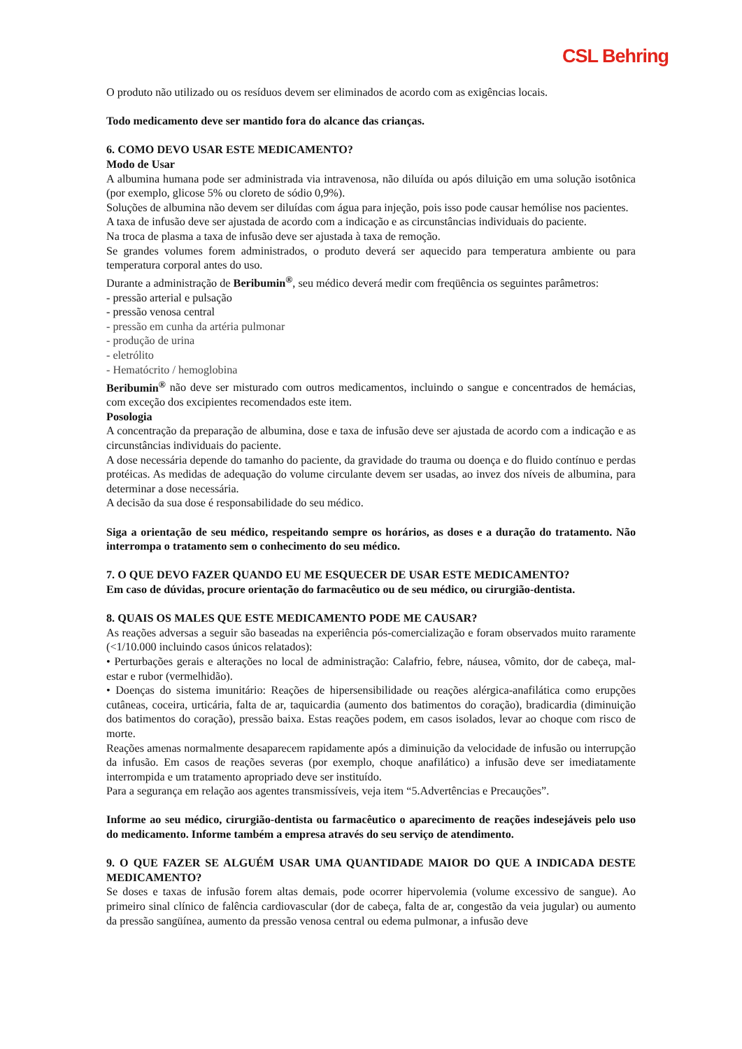CSL Behring
O produto não utilizado ou os resíduos devem ser eliminados de acordo com as exigências locais.
Todo medicamento deve ser mantido fora do alcance das crianças.
6. COMO DEVO USAR ESTE MEDICAMENTO?
Modo de Usar
A albumina humana pode ser administrada via intravenosa, não diluída ou após diluição em uma solução isotônica (por exemplo, glicose 5% ou cloreto de sódio 0,9%).
Soluções de albumina não devem ser diluídas com água para injeção, pois isso pode causar hemólise nos pacientes.
A taxa de infusão deve ser ajustada de acordo com a indicação e as circunstâncias individuais do paciente.
Na troca de plasma a taxa de infusão deve ser ajustada à taxa de remoção.
Se grandes volumes forem administrados, o produto deverá ser aquecido para temperatura ambiente ou para temperatura corporal antes do uso.
Durante a administração de Beribumin<sup>®</sup>, seu médico deverá medir com freqüência os seguintes parâmetros:
- pressão arterial e pulsação
- pressão venosa central
- pressão em cunha da artéria pulmonar
- produção de urina
- eletrólito
- Hematócrito / hemoglobina
Beribumin<sup>®</sup> não deve ser misturado com outros medicamentos, incluindo o sangue e concentrados de hemácias, com exceção dos excipientes recomendados este item.
Posologia
A concentração da preparação de albumina, dose e taxa de infusão deve ser ajustada de acordo com a indicação e as circunstâncias individuais do paciente.
A dose necessária depende do tamanho do paciente, da gravidade do trauma ou doença e do fluido contínuo e perdas protéicas. As medidas de adequação do volume circulante devem ser usadas, ao invez dos níveis de albumina, para determinar a dose necessária.
A decisão da sua dose é responsabilidade do seu médico.
Siga a orientação de seu médico, respeitando sempre os horários, as doses e a duração do tratamento. Não interrompa o tratamento sem o conhecimento do seu médico.
7. O QUE DEVO FAZER QUANDO EU ME ESQUECER DE USAR ESTE MEDICAMENTO?
Em caso de dúvidas, procure orientação do farmacêutico ou de seu médico, ou cirurgião-dentista.
8. QUAIS OS MALES QUE ESTE MEDICAMENTO PODE ME CAUSAR?
As reações adversas a seguir são baseadas na experiência pós-comercialização e foram observados muito raramente (<1/10.000 incluindo casos únicos relatados):
• Perturbações gerais e alterações no local de administração: Calafrio, febre, náusea, vômito, dor de cabeça, mal-estar e rubor (vermelhidão).
• Doenças do sistema imunitário: Reações de hipersensibilidade ou reações alérgica-anafilática como erupções cutâneas, coceira, urticária, falta de ar, taquicardia (aumento dos batimentos do coração), bradicardia (diminuição dos batimentos do coração), pressão baixa. Estas reações podem, em casos isolados, levar ao choque com risco de morte.
Reações amenas normalmente desaparecem rapidamente após a diminuição da velocidade de infusão ou interrupção da infusão. Em casos de reações severas (por exemplo, choque anafilático) a infusão deve ser imediatamente interrompida e um tratamento apropriado deve ser instituído.
Para a segurança em relação aos agentes transmissíveis, veja item “5.Advertências e Precauções”.
Informe ao seu médico, cirurgião-dentista ou farmacêutico o aparecimento de reações indesejáveis pelo uso do medicamento. Informe também a empresa através do seu serviço de atendimento.
9. O QUE FAZER SE ALGUÉM USAR UMA QUANTIDADE MAIOR DO QUE A INDICADA DESTE MEDICAMENTO?
Se doses e taxas de infusão forem altas demais, pode ocorrer hipervolemia (volume excessivo de sangue). Ao primeiro sinal clínico de falência cardiovascular (dor de cabeça, falta de ar, congestão da veia jugular) ou aumento da pressão sangüínea, aumento da pressão venosa central ou edema pulmonar, a infusão deve